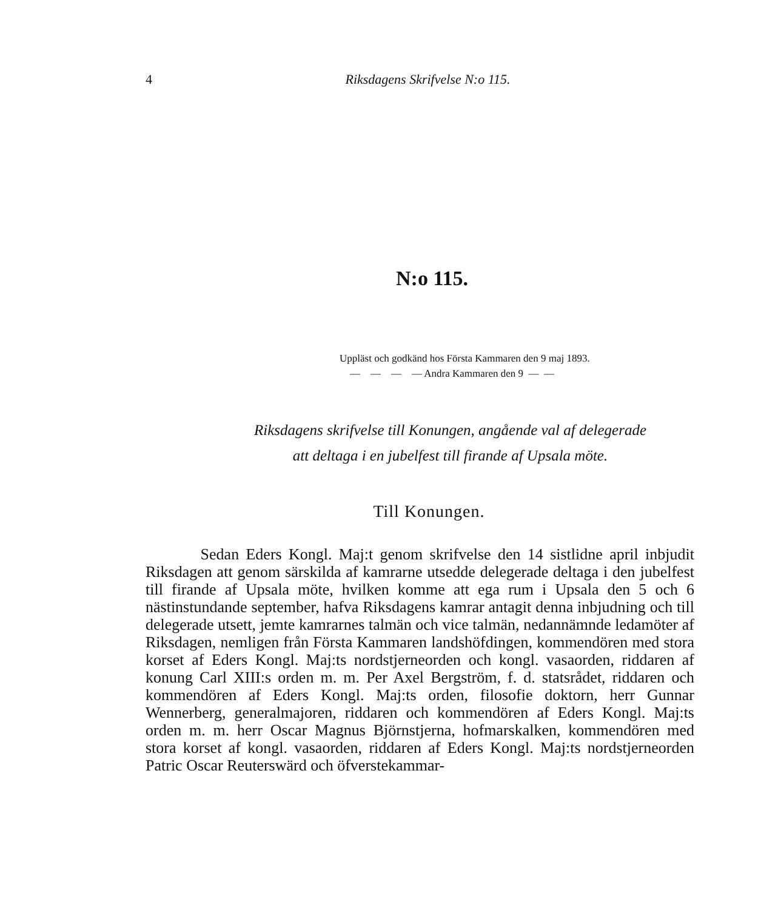4
Riksdagens Skrifvelse N:o 115.
N:o 115.
Uppläst och godkänd hos Första Kammaren den 9 maj 1893.
— — — — Andra Kammaren den 9 — —
Riksdagens skrifvelse till Konungen, angående val af delegerade
att deltaga i en jubelfest till firande af Upsala möte.
Till Konungen.
Sedan Eders Kongl. Maj:t genom skrifvelse den 14 sistlidne april inbjudit Riksdagen att genom särskilda af kamrarne utsedde delegerade deltaga i den jubelfest till firande af Upsala möte, hvilken komme att ega rum i Upsala den 5 och 6 nästinstundande september, hafva Riksdagens kamrar antagit denna inbjudning och till delegerade utsett, jemte kamrarnes talmän och vice talmän, nedannämnde ledamöter af Riksdagen, nemligen från Första Kammaren landshöfdingen, kommendören med stora korset af Eders Kongl. Maj:ts nordstjerneorden och kongl. vasaorden, riddaren af konung Carl XIII:s orden m. m. Per Axel Bergström, f. d. statsrådet, riddaren och kommendören af Eders Kongl. Maj:ts orden, filosofie doktorn, herr Gunnar Wennerberg, generalmajoren, riddaren och kommendören af Eders Kongl. Maj:ts orden m. m. herr Oscar Magnus Björnstjerna, hofmarskalken, kommendören med stora korset af kongl. vasaorden, riddaren af Eders Kongl. Maj:ts nordstjerneorden Patric Oscar Reuterswärd och öfverstekammar-